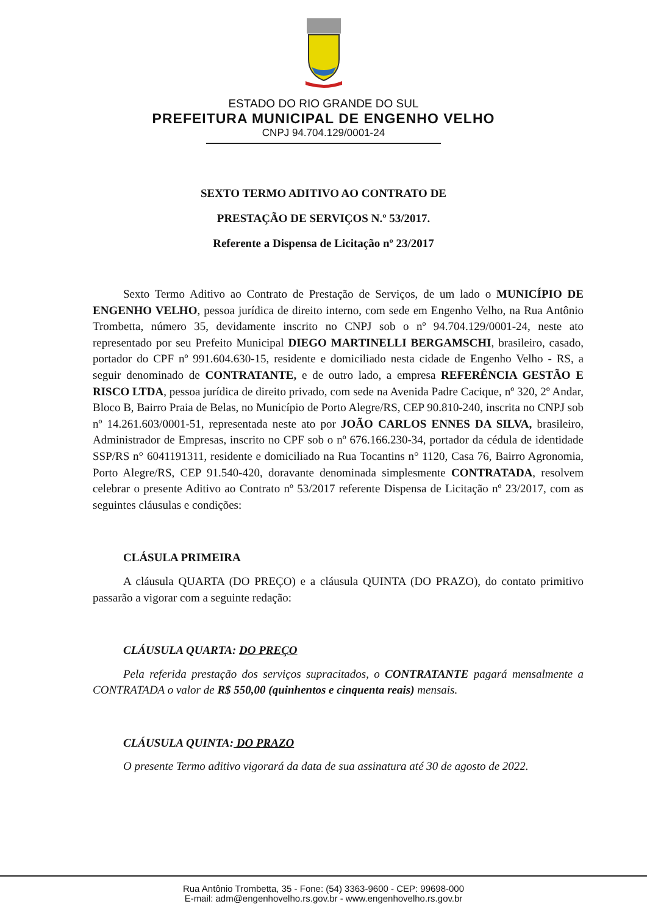ESTADO DO RIO GRANDE DO SUL
PREFEITURA MUNICIPAL DE ENGENHO VELHO
CNPJ 94.704.129/0001-24
SEXTO TERMO ADITIVO AO CONTRATO DE
PRESTAÇÃO DE SERVIÇOS N.º 53/2017.
Referente a Dispensa de Licitação nº 23/2017
Sexto Termo Aditivo ao Contrato de Prestação de Serviços, de um lado o MUNICÍPIO DE ENGENHO VELHO, pessoa jurídica de direito interno, com sede em Engenho Velho, na Rua Antônio Trombetta, número 35, devidamente inscrito no CNPJ sob o nº 94.704.129/0001-24, neste ato representado por seu Prefeito Municipal DIEGO MARTINELLI BERGAMSCHI, brasileiro, casado, portador do CPF nº 991.604.630-15, residente e domiciliado nesta cidade de Engenho Velho - RS, a seguir denominado de CONTRATANTE, e de outro lado, a empresa REFERÊNCIA GESTÃO E RISCO LTDA, pessoa jurídica de direito privado, com sede na Avenida Padre Cacique, nº 320, 2º Andar, Bloco B, Bairro Praia de Belas, no Município de Porto Alegre/RS, CEP 90.810-240, inscrita no CNPJ sob nº 14.261.603/0001-51, representada neste ato por JOÃO CARLOS ENNES DA SILVA, brasileiro, Administrador de Empresas, inscrito no CPF sob o nº 676.166.230-34, portador da cédula de identidade SSP/RS n° 6041191311, residente e domiciliado na Rua Tocantins n° 1120, Casa 76, Bairro Agronomia, Porto Alegre/RS, CEP 91.540-420, doravante denominada simplesmente CONTRATADA, resolvem celebrar o presente Aditivo ao Contrato nº 53/2017 referente Dispensa de Licitação nº 23/2017, com as seguintes cláusulas e condições:
CLÁSULA PRIMEIRA
A cláusula QUARTA (DO PREÇO) e a cláusula QUINTA (DO PRAZO), do contato primitivo passarão a vigorar com a seguinte redação:
CLÁUSULA QUARTA: DO PREÇO
Pela referida prestação dos serviços supracitados, o CONTRATANTE pagará mensalmente a CONTRATADA o valor de R$ 550,00 (quinhentos e cinquenta reais) mensais.
CLÁUSULA QUINTA: DO PRAZO
O presente Termo aditivo vigorará da data de sua assinatura até 30 de agosto de 2022.
Rua Antônio Trombetta, 35 - Fone: (54) 3363-9600 - CEP: 99698-000
E-mail: adm@engenhovelho.rs.gov.br - www.engenhovelho.rs.gov.br